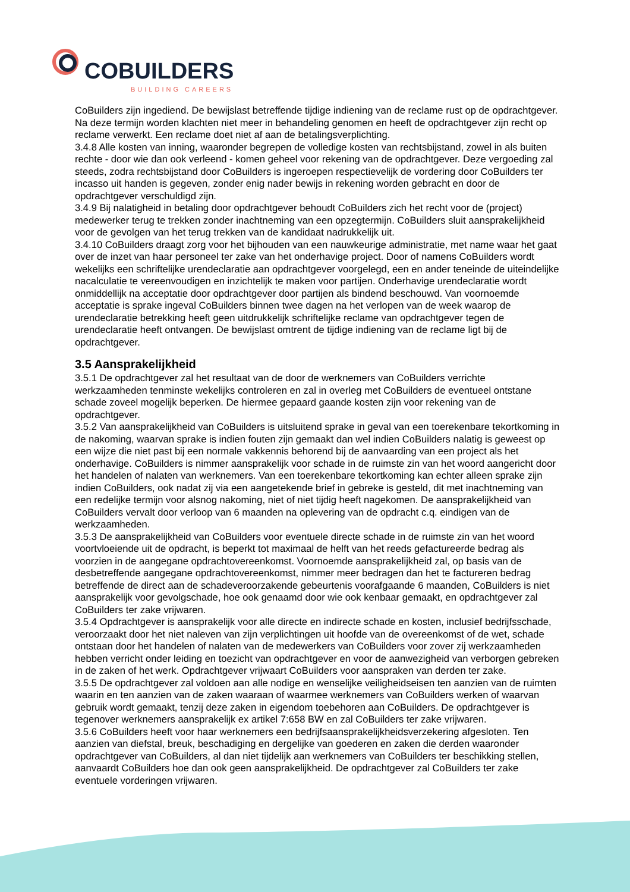COBUILDERS
BUILDING CAREERS
CoBuilders zijn ingediend. De bewijslast betreffende tijdige indiening van de reclame rust op de opdrachtgever. Na deze termijn worden klachten niet meer in behandeling genomen en heeft de opdrachtgever zijn recht op reclame verwerkt. Een reclame doet niet af aan de betalingsverplichting.
3.4.8 Alle kosten van inning, waaronder begrepen de volledige kosten van rechtsbijstand, zowel in als buiten rechte - door wie dan ook verleend - komen geheel voor rekening van de opdrachtgever. Deze vergoeding zal steeds, zodra rechtsbijstand door CoBuilders is ingeroepen respectievelijk de vordering door CoBuilders ter incasso uit handen is gegeven, zonder enig nader bewijs in rekening worden gebracht en door de opdrachtgever verschuldigd zijn.
3.4.9 Bij nalatigheid in betaling door opdrachtgever behoudt CoBuilders zich het recht voor de (project) medewerker terug te trekken zonder inachtneming van een opzegtermijn. CoBuilders sluit aansprakelijkheid voor de gevolgen van het terug trekken van de kandidaat nadrukkelijk uit.
3.4.10 CoBuilders draagt zorg voor het bijhouden van een nauwkeurige administratie, met name waar het gaat over de inzet van haar personeel ter zake van het onderhavige project. Door of namens CoBuilders wordt wekelijks een schriftelijke urendeclaratie aan opdrachtgever voorgelegd, een en ander teneinde de uiteindelijke nacalculatie te vereenvoudigen en inzichtelijk te maken voor partijen. Onderhavige urendeclaratie wordt onmiddellijk na acceptatie door opdrachtgever door partijen als bindend beschouwd. Van voornoemde acceptatie is sprake ingeval CoBuilders binnen twee dagen na het verlopen van de week waarop de urendeclaratie betrekking heeft geen uitdrukkelijk schriftelijke reclame van opdrachtgever tegen de urendeclaratie heeft ontvangen. De bewijslast omtrent de tijdige indiening van de reclame ligt bij de opdrachtgever.
3.5 Aansprakelijkheid
3.5.1 De opdrachtgever zal het resultaat van de door de werknemers van CoBuilders verrichte werkzaamheden tenminste wekelijks controleren en zal in overleg met CoBuilders de eventueel ontstane schade zoveel mogelijk beperken. De hiermee gepaard gaande kosten zijn voor rekening van de opdrachtgever.
3.5.2 Van aansprakelijkheid van CoBuilders is uitsluitend sprake in geval van een toerekenbare tekortkoming in de nakoming, waarvan sprake is indien fouten zijn gemaakt dan wel indien CoBuilders nalatig is geweest op een wijze die niet past bij een normale vakkennis behorend bij de aanvaarding van een project als het onderhavige. CoBuilders is nimmer aansprakelijk voor schade in de ruimste zin van het woord aangericht door het handelen of nalaten van werknemers. Van een toerekenbare tekortkoming kan echter alleen sprake zijn indien CoBuilders, ook nadat zij via een aangetekende brief in gebreke is gesteld, dit met inachtneming van een redelijke termijn voor alsnog nakoming, niet of niet tijdig heeft nagekomen. De aansprakelijkheid van CoBuilders vervalt door verloop van 6 maanden na oplevering van de opdracht c.q. eindigen van de werkzaamheden.
3.5.3 De aansprakelijkheid van CoBuilders voor eventuele directe schade in de ruimste zin van het woord voortvloeiende uit de opdracht, is beperkt tot maximaal de helft van het reeds gefactureerde bedrag als voorzien in de aangegane opdrachtovereenkomst. Voornoemde aansprakelijkheid zal, op basis van de desbetreffende aangegane opdrachtovereenkomst, nimmer meer bedragen dan het te factureren bedrag betreffende de direct aan de schadeveroorzakende gebeurtenis voorafgaande 6 maanden, CoBuilders is niet aansprakelijk voor gevolgschade, hoe ook genaamd door wie ook kenbaar gemaakt, en opdrachtgever zal CoBuilders ter zake vrijwaren.
3.5.4 Opdrachtgever is aansprakelijk voor alle directe en indirecte schade en kosten, inclusief bedrijfsschade, veroorzaakt door het niet naleven van zijn verplichtingen uit hoofde van de overeenkomst of de wet, schade ontstaan door het handelen of nalaten van de medewerkers van CoBuilders voor zover zij werkzaamheden hebben verricht onder leiding en toezicht van opdrachtgever en voor de aanwezigheid van verborgen gebreken in de zaken of het werk. Opdrachtgever vrijwaart CoBuilders voor aanspraken van derden ter zake.
3.5.5 De opdrachtgever zal voldoen aan alle nodige en wenselijke veiligheidseisen ten aanzien van de ruimten waarin en ten aanzien van de zaken waaraan of waarmee werknemers van CoBuilders werken of waarvan gebruik wordt gemaakt, tenzij deze zaken in eigendom toebehoren aan CoBuilders. De opdrachtgever is tegenover werknemers aansprakelijk ex artikel 7:658 BW en zal CoBuilders ter zake vrijwaren.
3.5.6 CoBuilders heeft voor haar werknemers een bedrijfsaansprakelijkheidsverzekering afgesloten. Ten aanzien van diefstal, breuk, beschadiging en dergelijke van goederen en zaken die derden waaronder opdrachtgever van CoBuilders, al dan niet tijdelijk aan werknemers van CoBuilders ter beschikking stellen, aanvaardt CoBuilders hoe dan ook geen aansprakelijkheid. De opdrachtgever zal CoBuilders ter zake eventuele vorderingen vrijwaren.